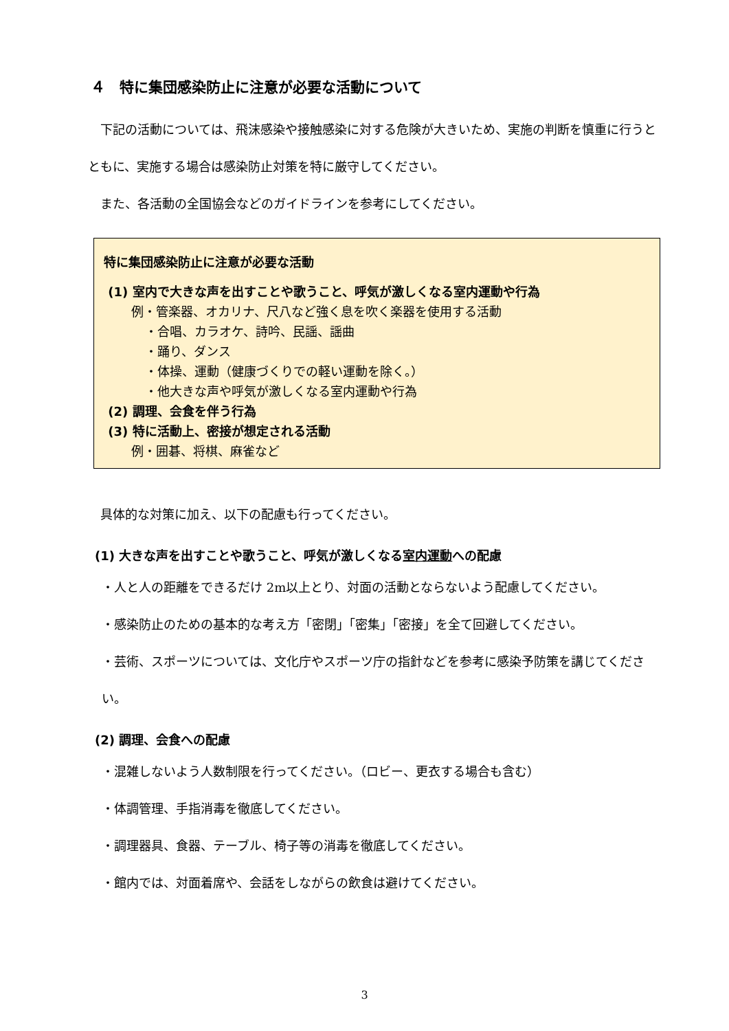４　特に集団感染防止に注意が必要な活動について
　下記の活動については、飛沫感染や接触感染に対する危険が大きいため、実施の判断を慎重に行うとともに、実施する場合は感染防止対策を特に厳守してください。
　また、各活動の全国協会などのガイドラインを参考にしてください。
特に集団感染防止に注意が必要な活動
(1) 室内で大きな声を出すことや歌うこと、呼気が激しくなる室内運動や行為
例・管楽器、オカリナ、尺八など強く息を吹く楽器を使用する活動
・合唱、カラオケ、詩吟、民謡、謡曲
・踊り、ダンス
・体操、運動（健康づくりでの軽い運動を除く。）
・他大きな声や呼気が激しくなる室内運動や行為
(2) 調理、会食を伴う行為
(3) 特に活動上、密接が想定される活動
例・囲碁、将棋、麻雀など
　具体的な対策に加え、以下の配慮も行ってください。
(1) 大きな声を出すことや歌うこと、呼気が激しくなる室内運動への配慮
・人と人の距離をできるだけ 2m以上とり、対面の活動とならないよう配慮してください。
・感染防止のための基本的な考え方「密閉」「密集」「密接」を全て回避してください。
・芸術、スポーツについては、文化庁やスポーツ庁の指針などを参考に感染予防策を講じてください。
(2) 調理、会食への配慮
・混雑しないよう人数制限を行ってください。（ロビー、更衣する場合も含む）
・体調管理、手指消毒を徹底してください。
・調理器具、食器、テーブル、椅子等の消毒を徹底してください。
・館内では、対面着席や、会話をしながらの飲食は避けてください。
3